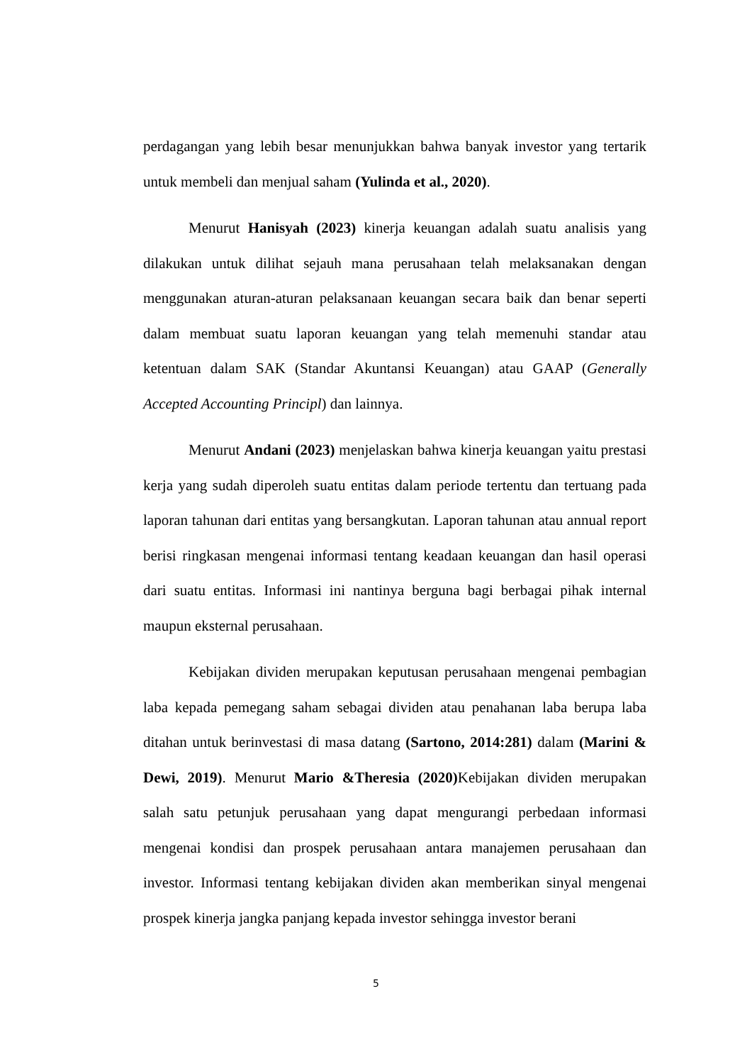perdagangan yang lebih besar menunjukkan bahwa banyak investor yang tertarik untuk membeli dan menjual saham (Yulinda et al., 2020).
Menurut Hanisyah (2023) kinerja keuangan adalah suatu analisis yang dilakukan untuk dilihat sejauh mana perusahaan telah melaksanakan dengan menggunakan aturan-aturan pelaksanaan keuangan secara baik dan benar seperti dalam membuat suatu laporan keuangan yang telah memenuhi standar atau ketentuan dalam SAK (Standar Akuntansi Keuangan) atau GAAP (Generally Accepted Accounting Principl) dan lainnya.
Menurut Andani (2023) menjelaskan bahwa kinerja keuangan yaitu prestasi kerja yang sudah diperoleh suatu entitas dalam periode tertentu dan tertuang pada laporan tahunan dari entitas yang bersangkutan. Laporan tahunan atau annual report berisi ringkasan mengenai informasi tentang keadaan keuangan dan hasil operasi dari suatu entitas. Informasi ini nantinya berguna bagi berbagai pihak internal maupun eksternal perusahaan.
Kebijakan dividen merupakan keputusan perusahaan mengenai pembagian laba kepada pemegang saham sebagai dividen atau penahanan laba berupa laba ditahan untuk berinvestasi di masa datang (Sartono, 2014:281) dalam (Marini & Dewi, 2019). Menurut Mario &Theresia (2020) Kebijakan dividen merupakan salah satu petunjuk perusahaan yang dapat mengurangi perbedaan informasi mengenai kondisi dan prospek perusahaan antara manajemen perusahaan dan investor. Informasi tentang kebijakan dividen akan memberikan sinyal mengenai prospek kinerja jangka panjang kepada investor sehingga investor berani
5